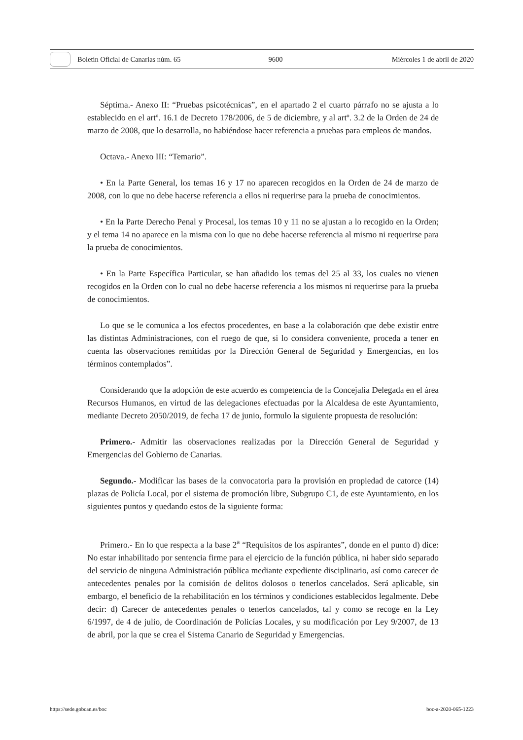Boletín Oficial de Canarias núm. 65 9600 Miércoles 1 de abril de 2020
Séptima.- Anexo II: “Pruebas psicotécnicas”, en el apartado 2 el cuarto párrafo no se ajusta a lo establecido en el artº. 16.1 de Decreto 178/2006, de 5 de diciembre, y al artº. 3.2 de la Orden de 24 de marzo de 2008, que lo desarrolla, no habiéndose hacer referencia a pruebas para empleos de mandos.
Octava.- Anexo III: “Temario”.
• En la Parte General, los temas 16 y 17 no aparecen recogidos en la Orden de 24 de marzo de 2008, con lo que no debe hacerse referencia a ellos ni requerirse para la prueba de conocimientos.
• En la Parte Derecho Penal y Procesal, los temas 10 y 11 no se ajustan a lo recogido en la Orden; y el tema 14 no aparece en la misma con lo que no debe hacerse referencia al mismo ni requerirse para la prueba de conocimientos.
• En la Parte Específica Particular, se han añadido los temas del 25 al 33, los cuales no vienen recogidos en la Orden con lo cual no debe hacerse referencia a los mismos ni requerirse para la prueba de conocimientos.
Lo que se le comunica a los efectos procedentes, en base a la colaboración que debe existir entre las distintas Administraciones, con el ruego de que, si lo considera conveniente, proceda a tener en cuenta las observaciones remitidas por la Dirección General de Seguridad y Emergencias, en los términos contemplados”.
Considerando que la adopción de este acuerdo es competencia de la Concejalía Delegada en el área Recursos Humanos, en virtud de las delegaciones efectuadas por la Alcaldesa de este Ayuntamiento, mediante Decreto 2050/2019, de fecha 17 de junio, formulo la siguiente propuesta de resolución:
Primero.- Admitir las observaciones realizadas por la Dirección General de Seguridad y Emergencias del Gobierno de Canarias.
Segundo.- Modificar las bases de la convocatoria para la provisión en propiedad de catorce (14) plazas de Policía Local, por el sistema de promoción libre, Subgrupo C1, de este Ayuntamiento, en los siguientes puntos y quedando estos de la siguiente forma:
Primero.- En lo que respecta a la base 2<sup>a</sup> “Requisitos de los aspirantes”, donde en el punto d) dice: No estar inhabilitado por sentencia firme para el ejercicio de la función pública, ni haber sido separado del servicio de ninguna Administración pública mediante expediente disciplinario, así como carecer de antecedentes penales por la comisión de delitos dolosos o tenerlos cancelados. Será aplicable, sin embargo, el beneficio de la rehabilitación en los términos y condiciones establecidos legalmente. Debe decir: d) Carecer de antecedentes penales o tenerlos cancelados, tal y como se recoge en la Ley 6/1997, de 4 de julio, de Coordinación de Policías Locales, y su modificación por Ley 9/2007, de 13 de abril, por la que se crea el Sistema Canario de Seguridad y Emergencias.
https://sede.gobcan.es/boc boc-a-2020-065-1223